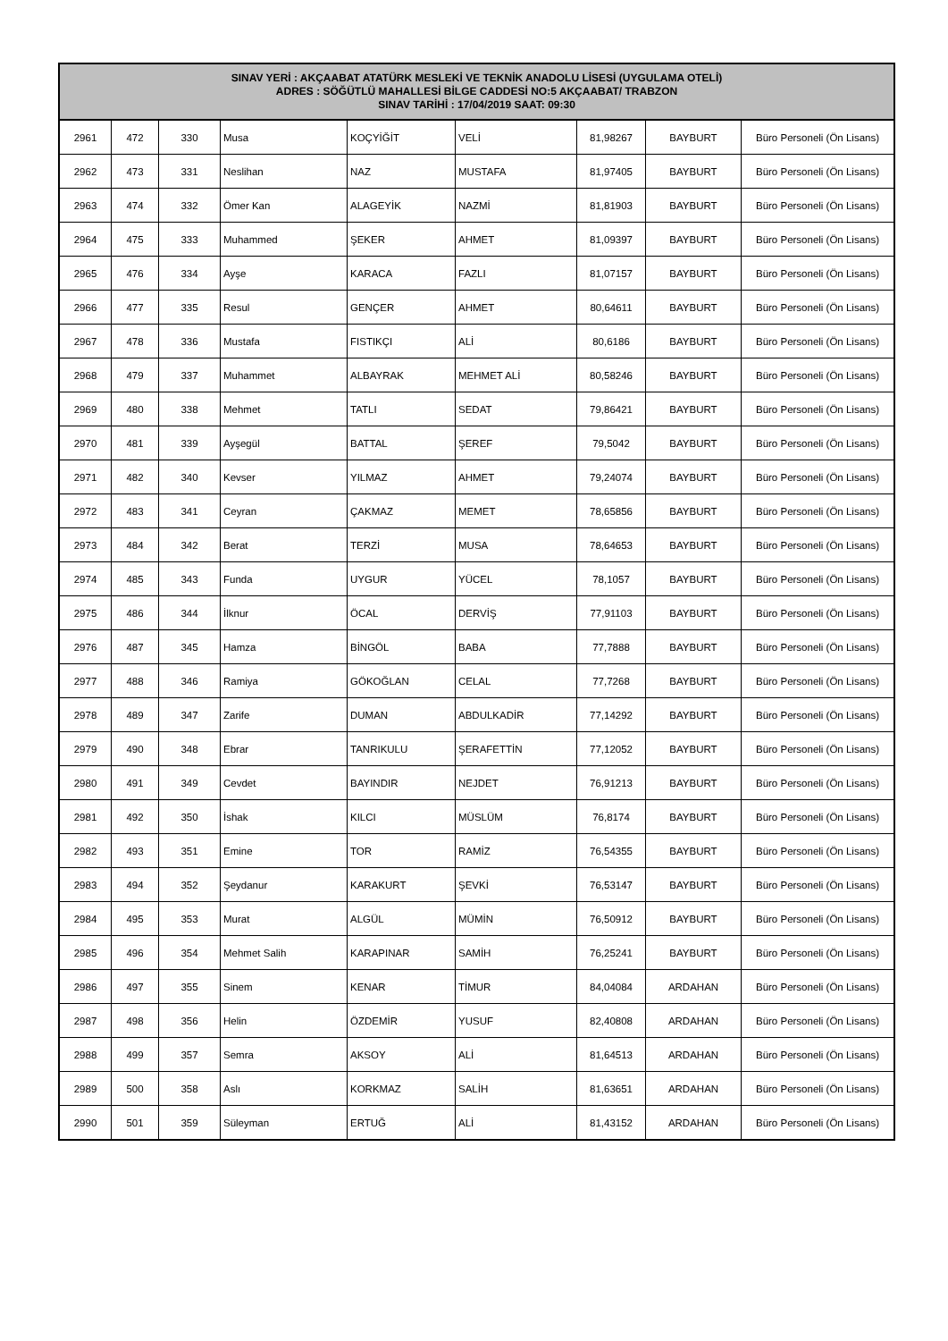| SINAV YERİ : AKÇAABAT ATATÜRK MESLEKİ VE TEKNİK ANADOLU LİSESİ (UYGULAMA OTELİ) ADRES : SÖĞÜTLÜ MAHALLESİ BİLGE CADDESİ NO:5 AKÇAABAT/ TRABZON SINAV TARİHİ : 17/04/2019 SAAT: 09:30 | | | | | | | | |
| --- | --- | --- | --- | --- | --- | --- | --- | --- |
| 2961 | 472 | 330 | Musa | KOÇYİĞİT | VELİ | 81,98267 | BAYBURT | Büro Personeli (Ön Lisans) |
| 2962 | 473 | 331 | Neslihan | NAZ | MUSTAFA | 81,97405 | BAYBURT | Büro Personeli (Ön Lisans) |
| 2963 | 474 | 332 | Ömer Kan | ALAGEYİK | NAZMİ | 81,81903 | BAYBURT | Büro Personeli (Ön Lisans) |
| 2964 | 475 | 333 | Muhammed | ŞEKER | AHMET | 81,09397 | BAYBURT | Büro Personeli (Ön Lisans) |
| 2965 | 476 | 334 | Ayşe | KARACA | FAZLI | 81,07157 | BAYBURT | Büro Personeli (Ön Lisans) |
| 2966 | 477 | 335 | Resul | GENÇER | AHMET | 80,64611 | BAYBURT | Büro Personeli (Ön Lisans) |
| 2967 | 478 | 336 | Mustafa | FISTIKÇI | ALİ | 80,6186 | BAYBURT | Büro Personeli (Ön Lisans) |
| 2968 | 479 | 337 | Muhammet | ALBAYRAK | MEHMET ALİ | 80,58246 | BAYBURT | Büro Personeli (Ön Lisans) |
| 2969 | 480 | 338 | Mehmet | TATLI | SEDAT | 79,86421 | BAYBURT | Büro Personeli (Ön Lisans) |
| 2970 | 481 | 339 | Ayşegül | BATTAL | ŞEREF | 79,5042 | BAYBURT | Büro Personeli (Ön Lisans) |
| 2971 | 482 | 340 | Kevser | YILMAZ | AHMET | 79,24074 | BAYBURT | Büro Personeli (Ön Lisans) |
| 2972 | 483 | 341 | Ceyran | ÇAKMAZ | MEMET | 78,65856 | BAYBURT | Büro Personeli (Ön Lisans) |
| 2973 | 484 | 342 | Berat | TERZİ | MUSA | 78,64653 | BAYBURT | Büro Personeli (Ön Lisans) |
| 2974 | 485 | 343 | Funda | UYGUR | YÜCEL | 78,1057 | BAYBURT | Büro Personeli (Ön Lisans) |
| 2975 | 486 | 344 | İlknur | ÖCAL | DERVİŞ | 77,91103 | BAYBURT | Büro Personeli (Ön Lisans) |
| 2976 | 487 | 345 | Hamza | BİNGÖL | BABA | 77,7888 | BAYBURT | Büro Personeli (Ön Lisans) |
| 2977 | 488 | 346 | Ramiya | GÖKOĞLAN | CELAL | 77,7268 | BAYBURT | Büro Personeli (Ön Lisans) |
| 2978 | 489 | 347 | Zarife | DUMAN | ABDULKADİR | 77,14292 | BAYBURT | Büro Personeli (Ön Lisans) |
| 2979 | 490 | 348 | Ebrar | TANRIKULU | ŞERAFETTİN | 77,12052 | BAYBURT | Büro Personeli (Ön Lisans) |
| 2980 | 491 | 349 | Cevdet | BAYINDIR | NEJDET | 76,91213 | BAYBURT | Büro Personeli (Ön Lisans) |
| 2981 | 492 | 350 | İshak | KILCI | MÜSLÜM | 76,8174 | BAYBURT | Büro Personeli (Ön Lisans) |
| 2982 | 493 | 351 | Emine | TOR | RAMİZ | 76,54355 | BAYBURT | Büro Personeli (Ön Lisans) |
| 2983 | 494 | 352 | Şeydanur | KARAKURT | ŞEVKİ | 76,53147 | BAYBURT | Büro Personeli (Ön Lisans) |
| 2984 | 495 | 353 | Murat | ALGÜL | MÜMİN | 76,50912 | BAYBURT | Büro Personeli (Ön Lisans) |
| 2985 | 496 | 354 | Mehmet Salih | KARAPINAR | SAMİH | 76,25241 | BAYBURT | Büro Personeli (Ön Lisans) |
| 2986 | 497 | 355 | Sinem | KENAR | TİMUR | 84,04084 | ARDAHAN | Büro Personeli (Ön Lisans) |
| 2987 | 498 | 356 | Helin | ÖZDEMİR | YUSUF | 82,40808 | ARDAHAN | Büro Personeli (Ön Lisans) |
| 2988 | 499 | 357 | Semra | AKSOY | ALİ | 81,64513 | ARDAHAN | Büro Personeli (Ön Lisans) |
| 2989 | 500 | 358 | Aslı | KORKMAZ | SALİH | 81,63651 | ARDAHAN | Büro Personeli (Ön Lisans) |
| 2990 | 501 | 359 | Süleyman | ERTUĞ | ALİ | 81,43152 | ARDAHAN | Büro Personeli (Ön Lisans) |